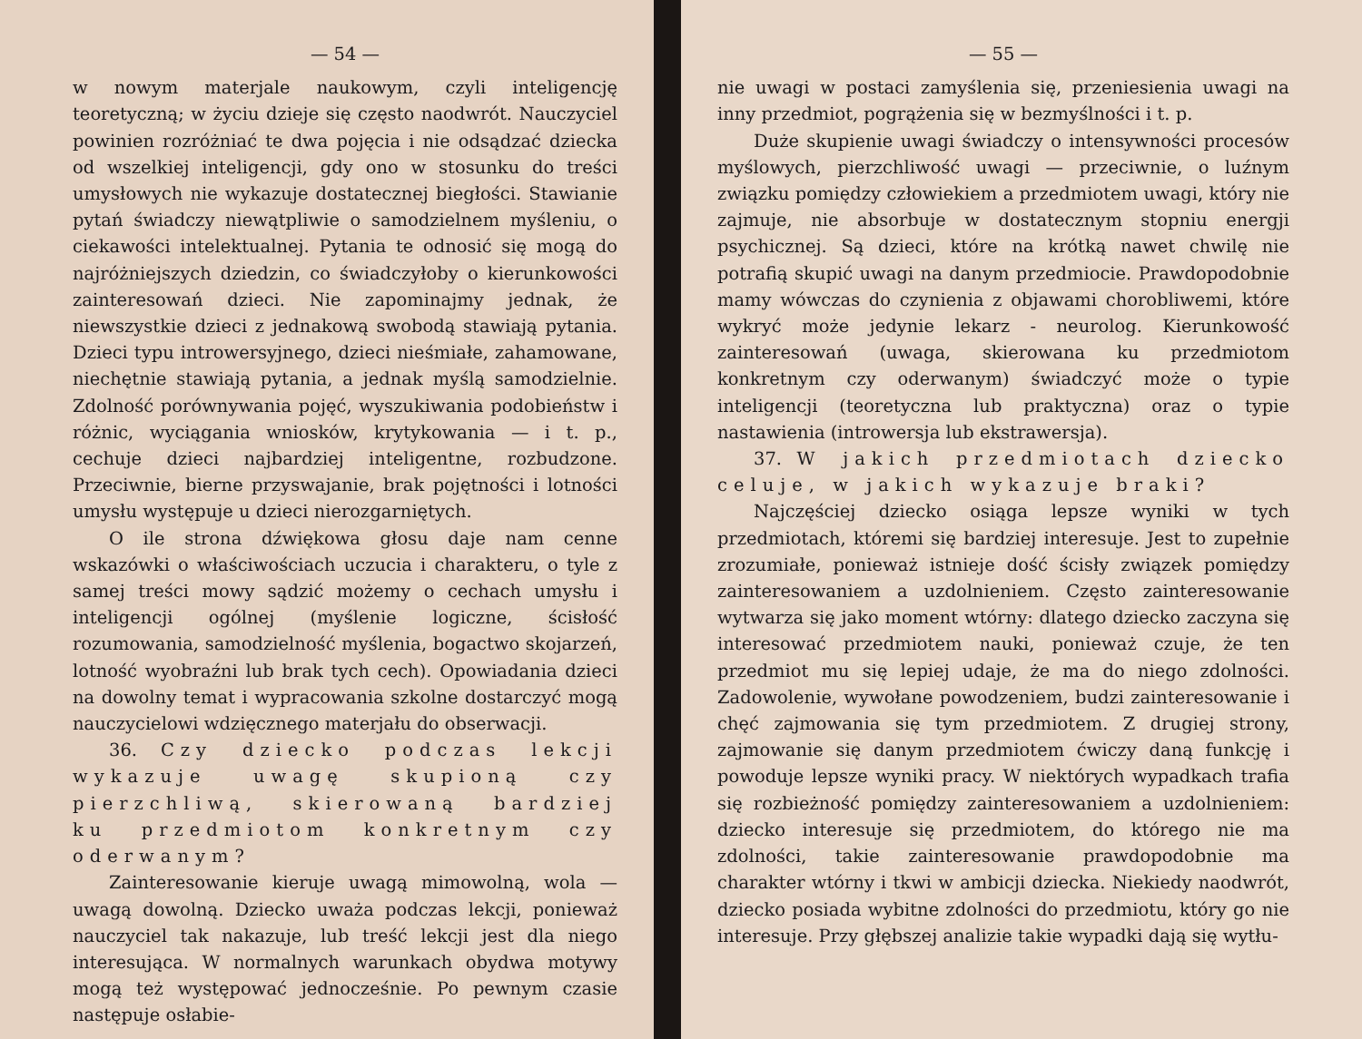— 54 —
w nowym materjale naukowym, czyli inteligencję teoretyczną; w życiu dzieje się często naodwrót. Nauczyciel powinien rozróżniać te dwa pojęcia i nie odsądzać dziecka od wszelkiej inteligencji, gdy ono w stosunku do treści umysłowych nie wykazuje dostatecznej biegłości. Stawianie pytań świadczy niewątpliwie o samodzielnem myśleniu, o ciekawości intelektualnej. Pytania te odnosić się mogą do najróżniejszych dziedzin, co świadczyłoby o kierunkowości zainteresowań dzieci. Nie zapominajmy jednak, że niewszystkie dzieci z jednakową swobodą stawiają pytania. Dzieci typu introwersyjnego, dzieci nieśmiałe, zahamowane, niechętnie stawiają pytania, a jednak myślą samodzielnie. Zdolność porównywania pojęć, wyszukiwania podobieństw i różnic, wyciągania wniosków, krytykowania — i t. p., cechuje dzieci najbardziej inteligentne, rozbudzone. Przeciwnie, bierne przyswajanie, brak pojętności i lotności umysłu występuje u dzieci nierozgarniętych.
O ile strona dźwiękowa głosu daje nam cenne wskazówki o właściwościach uczucia i charakteru, o tyle z samej treści mowy sądzić możemy o cechach umysłu i inteligencji ogólnej (myślenie logiczne, ścisłość rozumowania, samodzielność myślenia, bogactwo skojarzeń, lotność wyobraźni lub brak tych cech). Opowiadania dzieci na dowolny temat i wypracowania szkolne dostarczyć mogą nauczycielowi wdzięcznego materjału do obserwacji.
36. Czy dziecko podczas lekcji wykazuje uwagę skupioną czy pierzchliwą, skierowaną bardziej ku przedmiotom konkretnym czy oderwanym?
Zainteresowanie kieruje uwagą mimowolną, wola — uwagą dowolną. Dziecko uważa podczas lekcji, ponieważ nauczyciel tak nakazuje, lub treść lekcji jest dla niego interesująca. W normalnych warunkach obydwa motywy mogą też występować jednocześnie. Po pewnym czasie następuje osłabie-
— 55 —
nie uwagi w postaci zamyślenia się, przeniesienia uwagi na inny przedmiot, pogrążenia się w bezmyślności i t. p.
Duże skupienie uwagi świadczy o intensywności procesów myślowych, pierzchliwość uwagi — przeciwnie, o luźnym związku pomiędzy człowiekiem a przedmiotem uwagi, który nie zajmuje, nie absorbuje w dostatecznym stopniu energji psychicznej. Są dzieci, które na krótką nawet chwilę nie potrafią skupić uwagi na danym przedmiocie. Prawdopodobnie mamy wówczas do czynienia z objawami chorobliwemi, które wykryć może jedynie lekarz - neurolog. Kierunkowość zainteresowań (uwaga, skierowana ku przedmiotom konkretnym czy oderwanym) świadczyć może o typie inteligencji (teoretyczna lub praktyczna) oraz o typie nastawienia (introwersja lub ekstrawersja).
37. W jakich przedmiotach dziecko celuje, w jakich wykazuje braki?
Najczęściej dziecko osiąga lepsze wyniki w tych przedmiotach, któremi się bardziej interesuje. Jest to zupełnie zrozumiałe, ponieważ istnieje dość ścisły związek pomiędzy zainteresowaniem a uzdolnieniem. Często zainteresowanie wytwarza się jako moment wtórny: dlatego dziecko zaczyna się interesować przedmiotem nauki, ponieważ czuje, że ten przedmiot mu się lepiej udaje, że ma do niego zdolności. Zadowolenie, wywołane powodzeniem, budzi zainteresowanie i chęć zajmowania się tym przedmiotem. Z drugiej strony, zajmowanie się danym przedmiotem ćwiczy daną funkcję i powoduje lepsze wyniki pracy. W niektórych wypadkach trafia się rozbieżność pomiędzy zainteresowaniem a uzdolnieniem: dziecko interesuje się przedmiotem, do którego nie ma zdolności, takie zainteresowanie prawdopodobnie ma charakter wtórny i tkwi w ambicji dziecka. Niekiedy naodwrót, dziecko posiada wybitne zdolności do przedmiotu, który go nie interesuje. Przy głębszej analizie takie wypadki dają się wytłu-